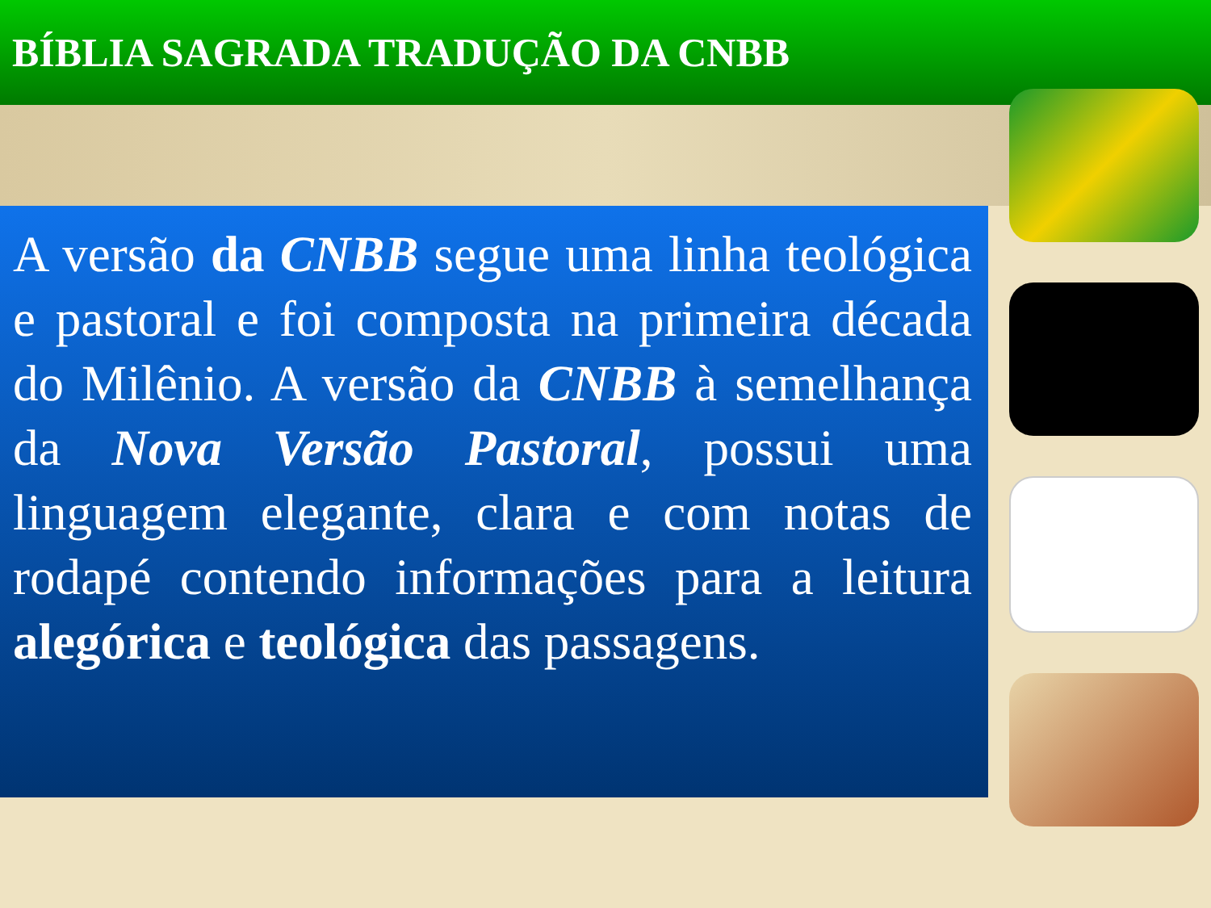BÍBLIA SAGRADA TRADUÇÃO DA CNBB
A versão da CNBB segue uma linha teológica e pastoral e foi composta na primeira década do Milênio. A versão da CNBB à semelhança da Nova Versão Pastoral, possui uma linguagem elegante, clara e com notas de rodapé contendo informações para a leitura alegórica e teológica das passagens.